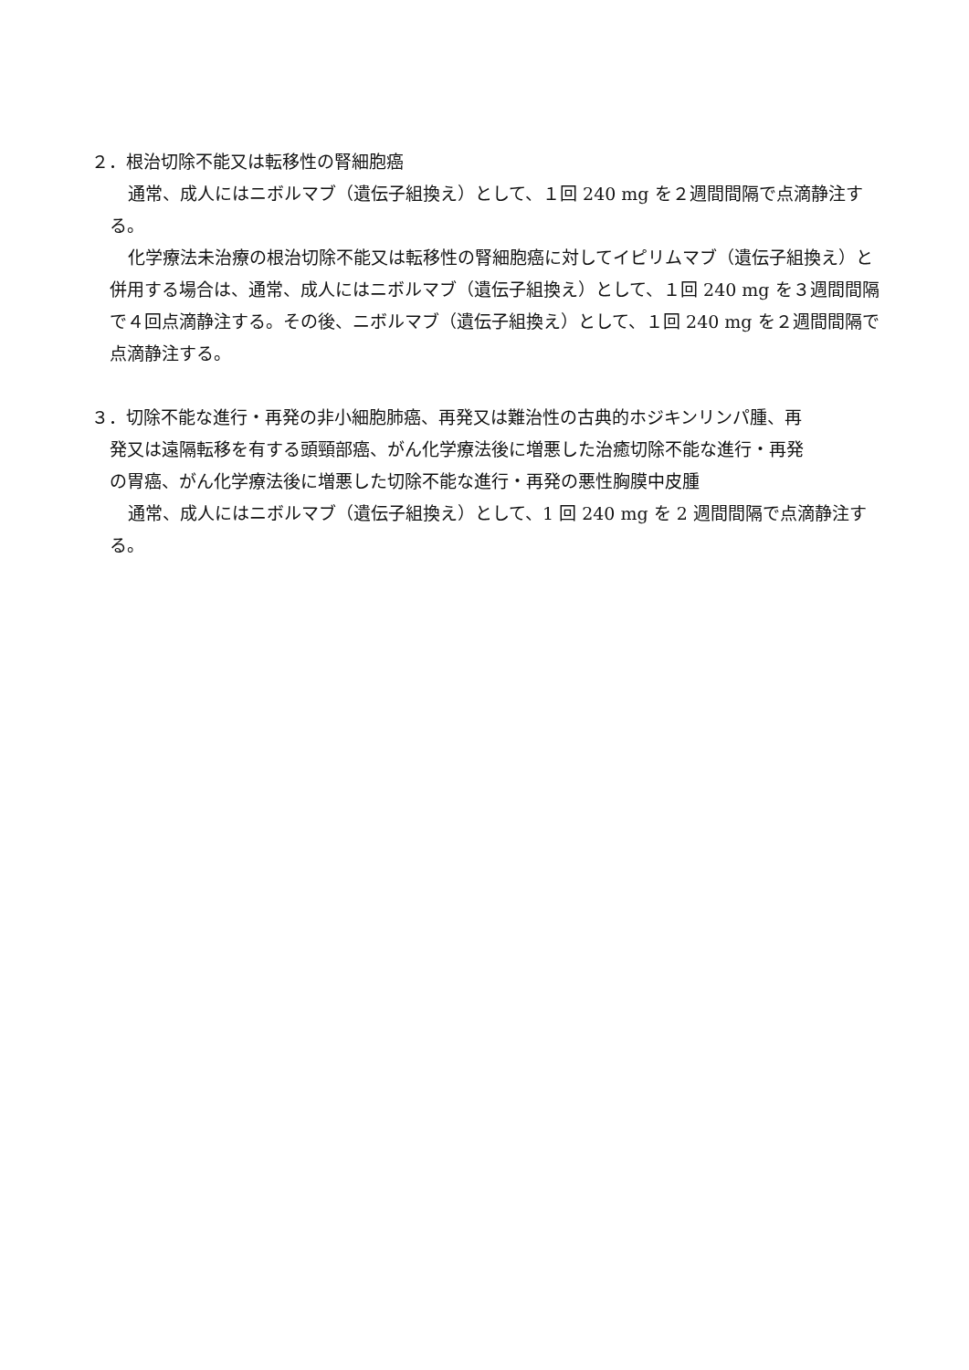２．根治切除不能又は転移性の腎細胞癌
通常、成人にはニボルマブ（遺伝子組換え）として、１回 240 mg を２週間間隔で点滴静注する。
化学療法未治療の根治切除不能又は転移性の腎細胞癌に対してイピリムマブ（遺伝子組換え）と併用する場合は、通常、成人にはニボルマブ（遺伝子組換え）として、１回 240 mg を３週間間隔で４回点滴静注する。その後、ニボルマブ（遺伝子組換え）として、１回 240 mg を２週間間隔で点滴静注する。
３．切除不能な進行・再発の非小細胞肺癌、再発又は難治性の古典的ホジキンリンパ腫、再
発又は遠隔転移を有する頭頸部癌、がん化学療法後に増悪した治癒切除不能な進行・再発
の胃癌、がん化学療法後に増悪した切除不能な進行・再発の悪性胸膜中皮腫
通常、成人にはニボルマブ（遺伝子組換え）として、1 回 240 mg を 2 週間間隔で点滴静注する。